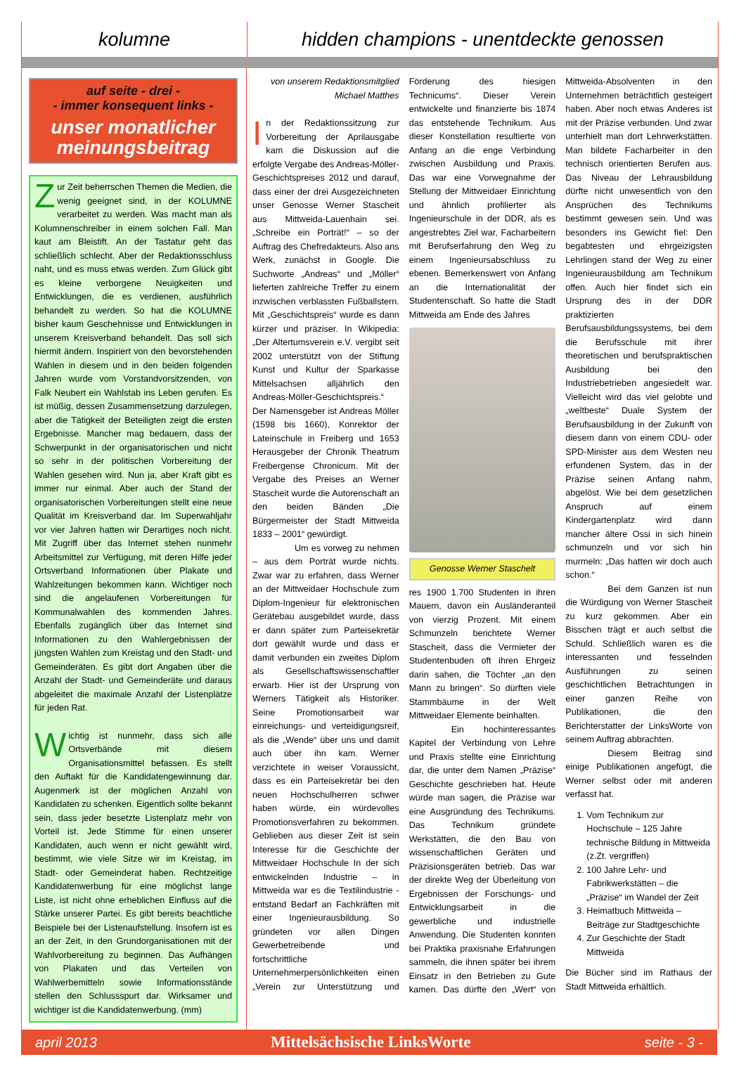kolumne
hidden champions - unentdeckte genossen
auf seite - drei -
- immer konsequent links -
unser monatlicher meinungsbeitrag
Zur Zeit beherrschen Themen die Medien, die wenig geeignet sind, in der KOLUMNE verarbeitet zu werden. Was macht man als Kolumnenschreiber in einem solchen Fall. Man kaut am Bleistift. An der Tastatur geht das schließlich schlecht. Aber der Redaktionsschluss naht, und es muss etwas werden. Zum Glück gibt es kleine verborgene Neuigkeiten und Entwicklungen, die es verdienen, ausführlich behandelt zu werden. So hat die KOLUMNE bisher kaum Geschehnisse und Entwicklungen in unserem Kreisverband behandelt. Das soll sich hiermit ändern. Inspiriert von den bevorstehenden Wahlen in diesem und in den beiden folgenden Jahren wurde vom Vorstandvorsitzenden, von Falk Neubert ein Wahlstab ins Leben gerufen. Es ist müßig, dessen Zusammensetzung darzulegen, aber die Tätigkeit der Beteiligten zeigt die ersten Ergebnisse. Mancher mag bedauern, dass der Schwerpunkt in der organisatorischen und nicht so sehr in der politischen Vorbereitung der Wahlen gesehen wird. Nun ja, aber Kraft gibt es immer nur einmal. Aber auch der Stand der organisatorischen Vorbereitungen stellt eine neue Qualität im Kreisverband dar. Im Superwahljahr vor vier Jahren hatten wir Derartiges noch nicht. Mit Zugriff über das Internet stehen nunmehr Arbeitsmittel zur Verfügung, mit deren Hilfe jeder Ortsverband Informationen über Plakate und Wahlzeitungen bekommen kann. Wichtiger noch sind die angelaufenen Vorbereitungen für Kommunalwahlen des kommenden Jahres. Ebenfalls zugänglich über das Internet sind Informationen zu den Wahlergebnissen der jüngsten Wahlen zum Kreistag und den Stadt- und Gemeinderäten. Es gibt dort Angaben über die Anzahl der Stadt- und Gemeinderäte und daraus abgeleitet die maximale Anzahl der Listenplätze für jeden Rat.
Wichtig ist nunmehr, dass sich alle Ortsverbände mit diesem Organisationsmittel befassen. Es stellt den Auftakt für die Kandidatengewinnung dar. Augenmerk ist der möglichen Anzahl von Kandidaten zu schenken. Eigentlich sollte bekannt sein, dass jeder besetzte Listenplatz mehr von Vorteil ist. Jede Stimme für einen unserer Kandidaten, auch wenn er nicht gewählt wird, bestimmt, wie viele Sitze wir im Kreistag, im Stadt- oder Gemeinderat haben. Rechtzeitige Kandidatenwerbung für eine möglichst lange Liste, ist nicht ohne erheblichen Einfluss auf die Stärke unserer Partei. Es gibt bereits beachtliche Beispiele bei der Listenaufstellung. Insofern ist es an der Zeit, in den Grundorganisationen mit der Wahlvorbereitung zu beginnen. Das Aufhängen von Plakaten und das Verteilen von Wahlwerbemitteln sowie Informationsstände stellen den Schlussspurt dar. Wirksamer und wichtiger ist die Kandidatenwerbung. (mm)
von unserem Redaktionsmitglied Michael Matthes
In der Redaktionssitzung zur Vorbereitung der Aprilausgabe kam die Diskussion auf die erfolgte Vergabe des Andreas-Möller-Geschichtspreises 2012 und darauf, dass einer der drei Ausgezeichneten unser Genosse Werner Stascheit aus Mittweida-Lauenhain sei. „Schreibe ein Porträt!“ – so der Auftrag des Chefredakteurs. Also ans Werk, zunächst in Google. Die Suchworte „Andreas“ und „Möller“ lieferten zahlreiche Treffer zu einem inzwischen verblassten Fußballstern. Mit „Geschichtspreis“ wurde es dann kürzer und präziser. In Wikipedia: „Der Altertumsverein e.V. vergibt seit 2002 unterstützt von der Stiftung Kunst und Kultur der Sparkasse Mittelsachsen alljährlich den Andreas-Möller-Geschichtspreis.“ Der Namensgeber ist Andreas Möller (1598 bis 1660), Konrektor der Lateinschule in Freiberg und 1653 Herausgeber der Chronik Theatrum Freibergense Chronicum. Mit der Vergabe des Preises an Werner Stascheit wurde die Autorenschaft an den beiden Bänden „Die Bürgermeister der Stadt Mittweida 1833 – 2001“ gewürdigt.
Um es vorweg zu nehmen – aus dem Porträt wurde nichts. Zwar war zu erfahren, dass Werner an der Mittweidaer Hochschule zum Diplom-Ingenieur für elektronischen Gerätebau ausgebildet wurde, dass er dann später zum Parteisekretär dort gewählt wurde und dass er damit verbunden ein zweites Diplom als Gesellschaftswissenschaftler erwarb. Hier ist der Ursprung von Werners Tätigkeit als Historiker. Seine Promotionsarbeit war einreichungs- und verteidigungsreif, als die „Wende“ über uns und damit auch über ihn kam. Werner verzichtete in weiser Voraussicht, dass es ein Parteisekretär bei den neuen Hochschulherren schwer haben würde, ein würdevolles Promotionsverfahren zu bekommen. Geblieben aus dieser Zeit ist sein Interesse für die Geschichte der Mittweidaer Hochschule In der sich entwickelnden Industrie – in Mittweida war es die Textilindustrie - entstand Bedarf an Fachkräften mit einer Ingenieurausbildung. So gründeten vor allen Dingen Gewerbetreibende und fortschrittliche Unternehmerpersönlichkeiten einen „Verein zur Unterstützung und Förderung des hiesigen Technicums“. Dieser Verein entwickelte und finanzierte bis 1874 das entstehende Technikum. Aus dieser Konstellation resultierte von Anfang an die enge Verbindung zwischen Ausbildung und Praxis. Das war eine Vorwegnahme der Stellung der Mittweidaer Einrichtung und ähnlich profilierter als Ingenieurschule in der DDR, als es angestrebtes Ziel war, Facharbeitern mit Berufserfahrung den Weg zu einem Ingenieursabschluss zu ebenen. Bemerkenswert von Anfang an die Internationalität der Studentenschaft. So hatte die Stadt Mittweida am Ende des Jahres
Genosse Werner Staschelt
res 1900 1.700 Studenten in ihren Mauern, davon ein Ausländeranteil von vierzig Prozent. Mit einem Schmunzeln berichtete Werner Stascheit, dass die Vermieter der Studentenbuden oft ihren Ehrgeiz darin sahen, die Töchter „an den Mann zu bringen“. So dürften viele Stammbäume in der Welt Mittweidaer Elemente beinhalten.
Ein hochinteressantes Kapitel der Verbindung von Lehre und Praxis stellte eine Einrichtung dar, die unter dem Namen „Präzise“ Geschichte geschrieben hat. Heute würde man sagen, die Präzise war eine Ausgründung des Technikums. Das Technikum gründete Werkstätten, die den Bau von wissenschaftlichen Geräten und Präzisionsgeräten betrieb. Das war der direkte Weg der Überleitung von Ergebnissen der Forschungs- und Entwicklungsarbeit in die gewerbliche und industrielle Anwendung. Die Studenten konnten bei Praktika praxisnahe Erfahrungen sammeln, die ihnen später bei ihrem Einsatz in den Betrieben zu Gute kamen. Das dürfte den „Wert“ von Mittweida-Absolventen in den Unternehmen beträchtlich gesteigert haben. Aber noch etwas Anderes ist mit der Präzise verbunden. Und zwar unterhielt man dort Lehrwerkstätten. Man bildete Facharbeiter in den technisch orientierten Berufen aus. Das Niveau der Lehrausbildung dürfte nicht unwesentlich von den Ansprüchen des Technikums bestimmt gewesen sein. Und was besonders ins Gewicht fiel: Den begabtesten und ehrgeizigsten Lehrlingen stand der Weg zu einer Ingenieurausbildung am Technikum offen. Auch hier findet sich ein Ursprung des in der DDR praktizierten Berufsausbildungssystems, bei dem die Berufsschule mit ihrer theoretischen und berufspraktischen Ausbildung bei den Industriebetrieben angesiedelt war. Vielleicht wird das viel gelobte und „weltbeste“ Duale System der Berufsausbildung in der Zukunft von diesem dann von einem CDU- oder SPD-Minister aus dem Westen neu erfundenen System, das in der Präzise seinen Anfang nahm, abgelöst. Wie bei dem gesetzlichen Anspruch auf einem Kindergartenplatz wird dann mancher ältere Ossi in sich hinein schmunzeln und vor sich hin murmeln: „Das hatten wir doch auch schon.“
Bei dem Ganzen ist nun die Würdigung von Werner Stascheit zu kurz gekommen. Aber ein Bisschen trägt er auch selbst die Schuld. Schließlich waren es die interessanten und fesselnden Ausführungen zu seinen geschichtlichen Betrachtungen in einer ganzen Reihe von Publikationen, die den Berichterstatter der LinksWorte von seinem Auftrag abbrachten.
Diesem Beitrag sind einige Publikationen angefügt, die Werner selbst oder mit anderen verfasst hat.
1. Vom Technikum zur Hochschule – 125 Jahre technische Bildung in Mittweida (z.Zt. vergriffen)
2. 100 Jahre Lehr- und Fabrikwerkstätten – die „Präzise“ im Wandel der Zeit
3. Heimatbuch Mittweida – Beiträge zur Stadtgeschichte
4. Zur Geschichte der Stadt Mittweida
Die Bücher sind im Rathaus der Stadt Mittweida erhältlich.
april 2013 Mittelsächsische LinksWorte seite - 3 -